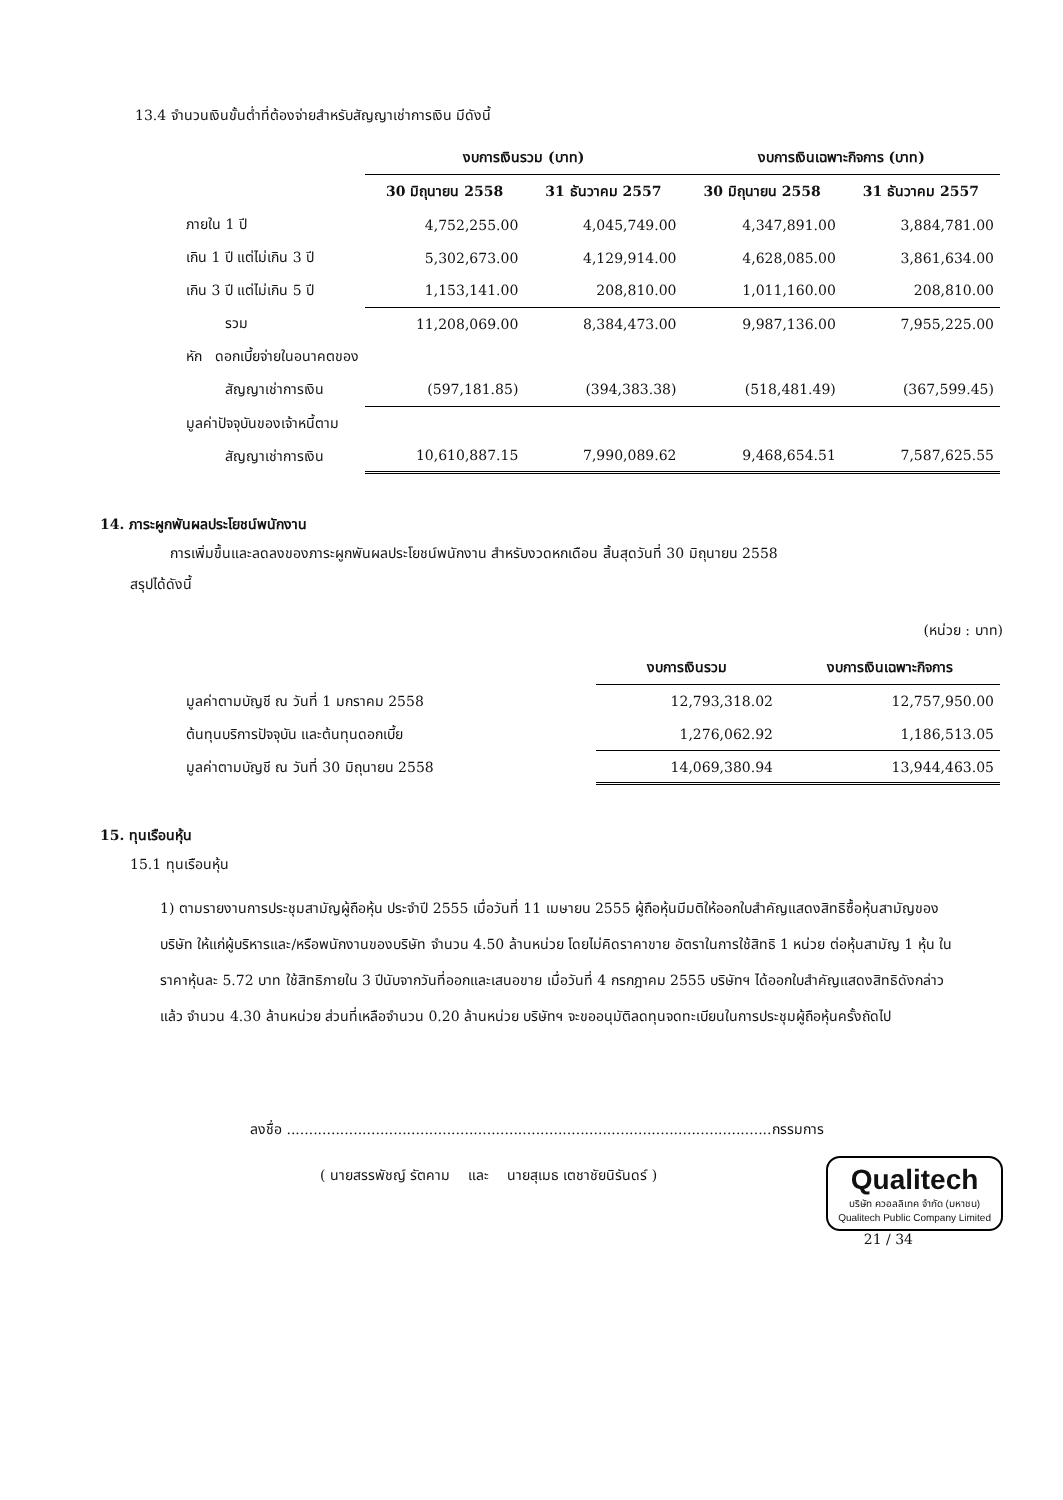13.4 จำนวนเงินขั้นต่ำที่ต้องจ่ายสำหรับสัญญาเช่าการเงิน มีดังนี้
| | งบการเงินรวม (บาท) | | งบการเงินเฉพาะกิจการ (บาท) | |
| --- | --- | --- | --- | --- |
| | 30 มิถุนายน 2558 | 31 ธันวาคม 2557 | 30 มิถุนายน 2558 | 31 ธันวาคม 2557 |
| ภายใน 1 ปี | 4,752,255.00 | 4,045,749.00 | 4,347,891.00 | 3,884,781.00 |
| เกิน 1 ปี แต่ไม่เกิน 3 ปี | 5,302,673.00 | 4,129,914.00 | 4,628,085.00 | 3,861,634.00 |
| เกิน 3 ปี แต่ไม่เกิน 5 ปี | 1,153,141.00 | 208,810.00 | 1,011,160.00 | 208,810.00 |
| รวม | 11,208,069.00 | 8,384,473.00 | 9,987,136.00 | 7,955,225.00 |
| หัก ดอกเบี้ยจ่ายในอนาคตของ | | | | |
| สัญญาเช่าการเงิน | (597,181.85) | (394,383.38) | (518,481.49) | (367,599.45) |
| มูลค่าปัจจุบันของเจ้าหนี้ตาม | | | | |
| สัญญาเช่าการเงิน | 10,610,887.15 | 7,990,089.62 | 9,468,654.51 | 7,587,625.55 |
14. ภาระผูกพันผลประโยชน์พนักงาน
การเพิ่มขึ้นและลดลงของภาระผูกพันผลประโยชน์พนักงาน สำหรับงวดหกเดือน สิ้นสุดวันที่ 30 มิถุนายน 2558
สรุปได้ดังนี้
(หน่วย : บาท)
| | งบการเงินรวม | งบการเงินเฉพาะกิจการ |
| --- | --- | --- |
| มูลค่าตามบัญชี ณ วันที่ 1 มกราคม 2558 | 12,793,318.02 | 12,757,950.00 |
| ต้นทุนบริการปัจจุบัน และต้นทุนดอกเบี้ย | 1,276,062.92 | 1,186,513.05 |
| มูลค่าตามบัญชี ณ วันที่ 30 มิถุนายน 2558 | 14,069,380.94 | 13,944,463.05 |
15. ทุนเรือนหุ้น
15.1 ทุนเรือนหุ้น
1) ตามรายงานการประชุมสามัญผู้ถือหุ้น ประจำปี 2555 เมื่อวันที่ 11 เมษายน 2555 ผู้ถือหุ้นมีมติให้ออกใบสำคัญแสดงสิทธิซื้อหุ้นสามัญของบริษัท ให้แก่ผู้บริหารและ/หรือพนักงานของบริษัท จำนวน 4.50 ล้านหน่วย โดยไม่คิดราคาขาย อัตราในการใช้สิทธิ 1 หน่วย ต่อหุ้นสามัญ 1 หุ้น ในราคาหุ้นละ 5.72 บาท ใช้สิทธิภายใน 3 ปีนับจากวันที่ออกและเสนอขาย เมื่อวันที่ 4 กรกฎาคม 2555 บริษัทฯ ได้ออกใบสำคัญแสดงสิทธิดังกล่าวแล้ว จำนวน 4.30 ล้านหน่วย ส่วนที่เหลือจำนวน 0.20 ล้านหน่วย บริษัทฯ จะขออนุมัติลดทุนจดทะเบียนในการประชุมผู้ถือหุ้นครั้งถัดไป
ลงชื่อ .............................................................................................................กรรมการ
( นายสรรพัชญ์ รัตคาม และ นายสุเมธ เตชาชัยนิรันดร์ )
Qualitech
บริษัท ควอลลิเทค จำกัด (มหาชน)
Qualitech Public Company Limited
21 / 34